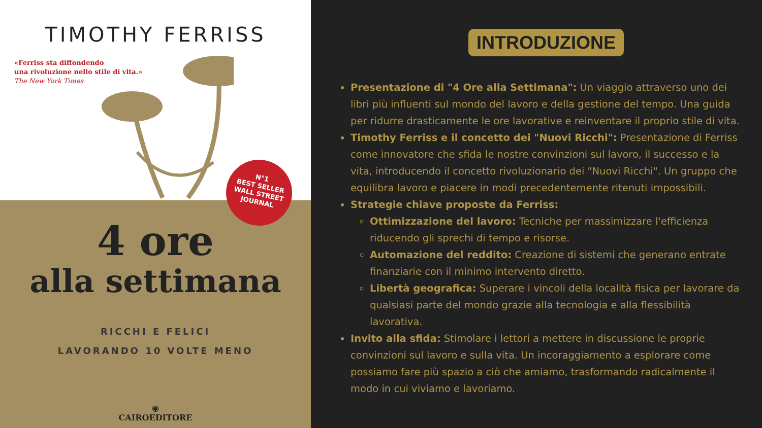TIMOTHY FERRISS
«Ferriss sta diffondendo
una rivoluzione nello stile di vita.»
The New York Times
N°1
BEST SELLER
WALL STREET
JOURNAL
4 ore
alla settimana
RICCHI E FELICI
LAVORANDO 10 VOLTE MENO
◉
CAIROEDITORE
INTRODUZIONE
Presentazione di "4 Ore alla Settimana": Un viaggio attraverso uno dei libri più influenti sul mondo del lavoro e della gestione del tempo. Una guida per ridurre drasticamente le ore lavorative e reinventare il proprio stile di vita.
Timothy Ferriss e il concetto dei "Nuovi Ricchi": Presentazione di Ferriss come innovatore che sfida le nostre convinzioni sul lavoro, il successo e la vita, introducendo il concetto rivoluzionario dei "Nuovi Ricchi". Un gruppo che equilibra lavoro e piacere in modi precedentemente ritenuti impossibili.
Strategie chiave proposte da Ferriss:
Ottimizzazione del lavoro: Tecniche per massimizzare l'efficienza riducendo gli sprechi di tempo e risorse.
Automazione del reddito: Creazione di sistemi che generano entrate finanziarie con il minimo intervento diretto.
Libertà geografica: Superare i vincoli della località fisica per lavorare da qualsiasi parte del mondo grazie alla tecnologia e alla flessibilità lavorativa.
Invito alla sfida: Stimolare i lettori a mettere in discussione le proprie convinzioni sul lavoro e sulla vita. Un incoraggiamento a esplorare come possiamo fare più spazio a ciò che amiamo, trasformando radicalmente il modo in cui viviamo e lavoriamo.